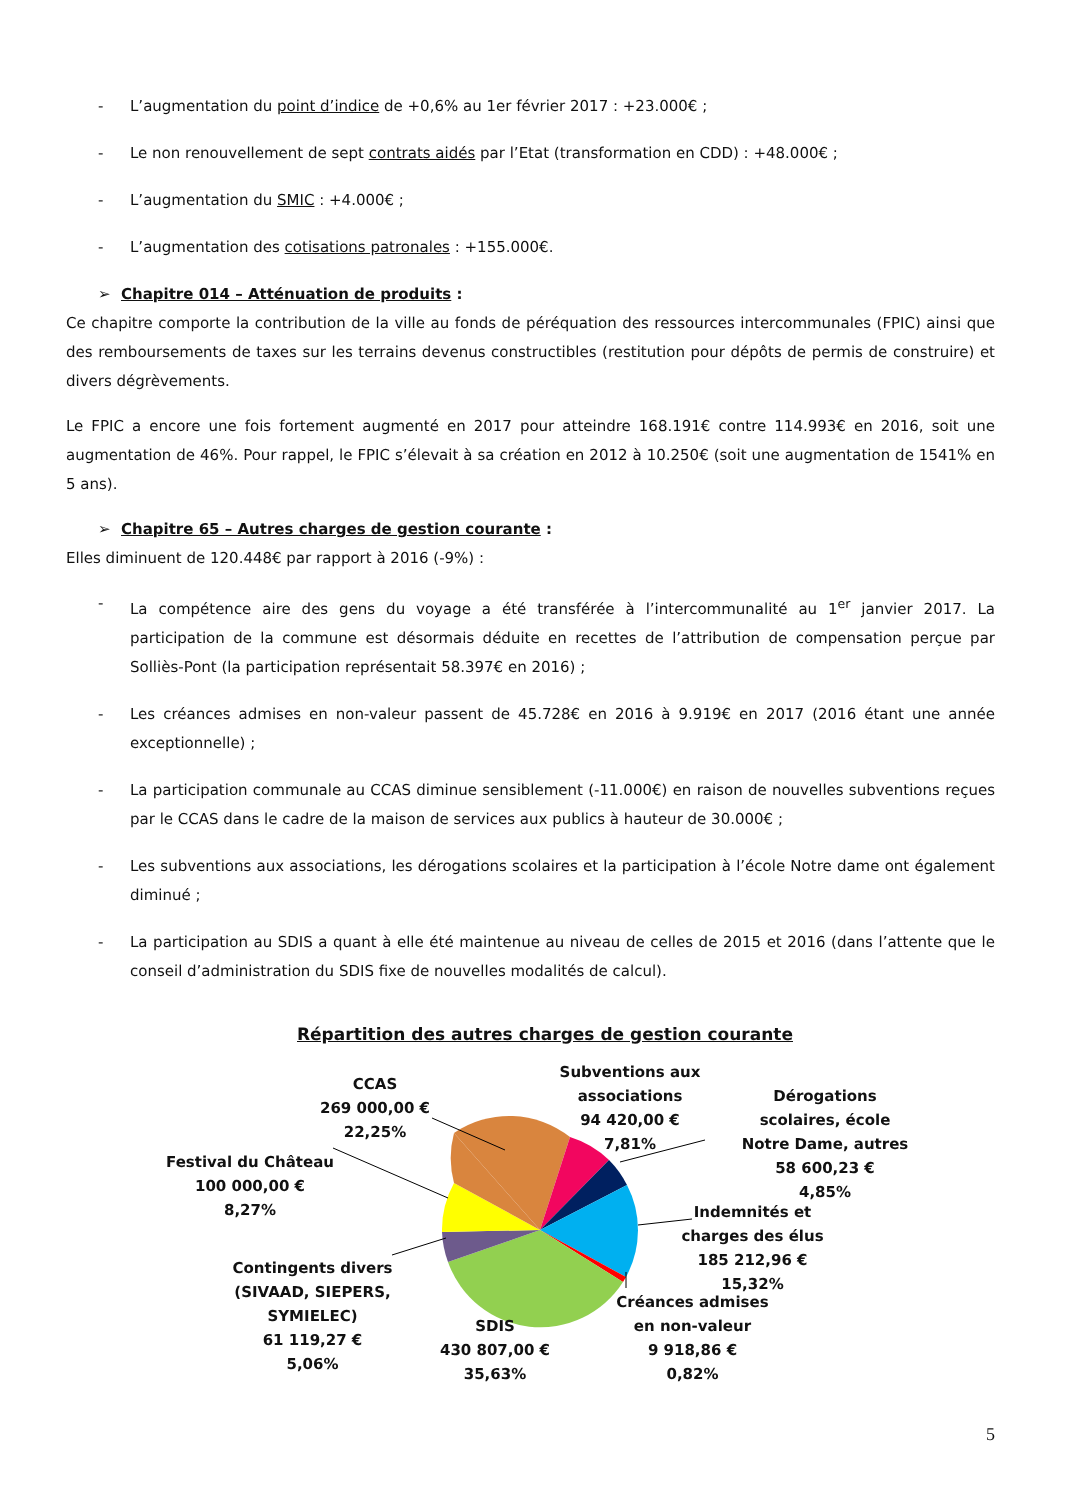- L’augmentation du point d’indice de +0,6% au 1er février 2017 : +23.000€ ;
- Le non renouvellement de sept contrats aidés par l’Etat (transformation en CDD) : +48.000€ ;
- L’augmentation du SMIC : +4.000€ ;
- L’augmentation des cotisations patronales : +155.000€.
➢ Chapitre 014 – Atténuation de produits :
Ce chapitre comporte la contribution de la ville au fonds de péréquation des ressources intercommunales (FPIC) ainsi que des remboursements de taxes sur les terrains devenus constructibles (restitution pour dépôts de permis de construire) et divers dégrèvements.
Le FPIC a encore une fois fortement augmenté en 2017 pour atteindre 168.191€ contre 114.993€ en 2016, soit une augmentation de 46%. Pour rappel, le FPIC s’élevait à sa création en 2012 à 10.250€ (soit une augmentation de 1541% en 5 ans).
➢ Chapitre 65 – Autres charges de gestion courante :
Elles diminuent de 120.448€ par rapport à 2016 (-9%) :
- La compétence aire des gens du voyage a été transférée à l’intercommunalité au 1<sup>er</sup> janvier 2017. La participation de la commune est désormais déduite en recettes de l’attribution de compensation perçue par Solliès-Pont (la participation représentait 58.397€ en 2016) ;
- Les créances admises en non-valeur passent de 45.728€ en 2016 à 9.919€ en 2017 (2016 étant une année exceptionnelle) ;
- La participation communale au CCAS diminue sensiblement (-11.000€) en raison de nouvelles subventions reçues par le CCAS dans le cadre de la maison de services aux publics à hauteur de 30.000€ ;
- Les subventions aux associations, les dérogations scolaires et la participation à l’école Notre dame ont également diminué ;
- La participation au SDIS a quant à elle été maintenue au niveau de celles de 2015 et 2016 (dans l’attente que le conseil d’administration du SDIS fixe de nouvelles modalités de calcul).
Répartition des autres charges de gestion courante
CCAS
269 000,00 €
22,25%
Subventions aux associations
94 420,00 €
7,81%
Dérogations scolaires, école Notre Dame, autres
58 600,23 €
4,85%
Festival du Château
100 000,00 €
8,27%
Indemnités et charges des élus
185 212,96 €
15,32%
Contingents divers (SIVAAD, SIEPERS, SYMIELEC)
61 119,27 €
5,06%
Créances admises en non-valeur
9 918,86 €
0,82%
SDIS
430 807,00 €
35,63%
5